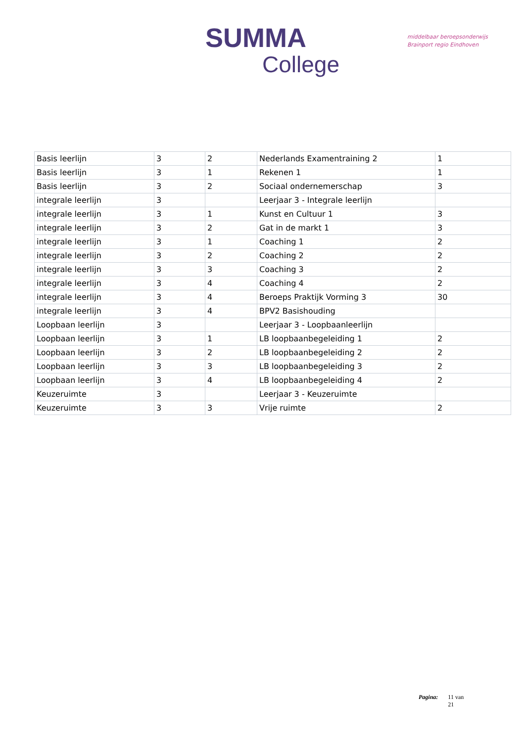SUMMA
College
middelbaar beroepsonderwijs
Brainport regio Eindhoven
| Basis leerlijn | 3 | 2 | Nederlands Examentraining 2 | 1 |
| Basis leerlijn | 3 | 1 | Rekenen 1 | 1 |
| Basis leerlijn | 3 | 2 | Sociaal ondernemerschap | 3 |
| integrale leerlijn | 3 | | Leerjaar 3 - Integrale leerlijn | |
| integrale leerlijn | 3 | 1 | Kunst en Cultuur 1 | 3 |
| integrale leerlijn | 3 | 2 | Gat in de markt 1 | 3 |
| integrale leerlijn | 3 | 1 | Coaching 1 | 2 |
| integrale leerlijn | 3 | 2 | Coaching 2 | 2 |
| integrale leerlijn | 3 | 3 | Coaching 3 | 2 |
| integrale leerlijn | 3 | 4 | Coaching 4 | 2 |
| integrale leerlijn | 3 | 4 | Beroeps Praktijk Vorming 3 | 30 |
| integrale leerlijn | 3 | 4 | BPV2 Basishouding | |
| Loopbaan leerlijn | 3 | | Leerjaar 3 - Loopbaanleerlijn | |
| Loopbaan leerlijn | 3 | 1 | LB loopbaanbegeleiding 1 | 2 |
| Loopbaan leerlijn | 3 | 2 | LB loopbaanbegeleiding 2 | 2 |
| Loopbaan leerlijn | 3 | 3 | LB loopbaanbegeleiding 3 | 2 |
| Loopbaan leerlijn | 3 | 4 | LB loopbaanbegeleiding 4 | 2 |
| Keuzeruimte | 3 | | Leerjaar 3 - Keuzeruimte | |
| Keuzeruimte | 3 | 3 | Vrije ruimte | 2 |
Pagina: 11 van
21